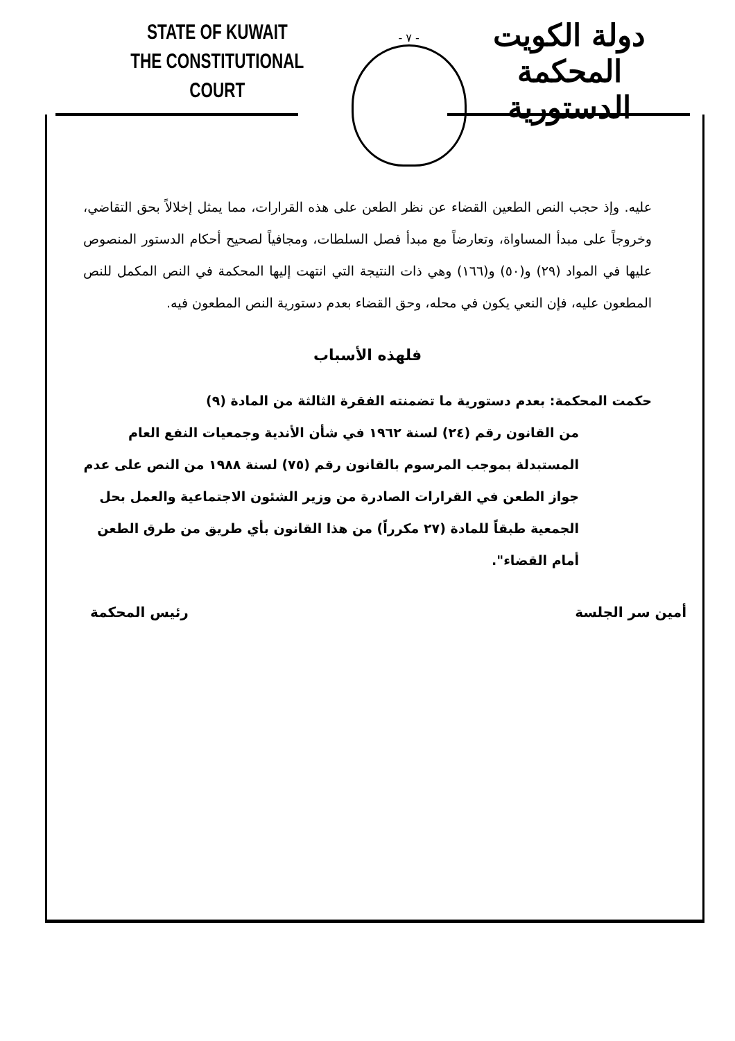STATE OF KUWAIT
THE CONSTITUTIONAL COURT
- ٧ -
دولة الكويت
المحكمة الدستورية
عليه. وإذ حجب النص الطعين القضاء عن نظر الطعن على هذه القرارات، مما يمثل إخلالاً بحق التقاضي، وخروجاً على مبدأ المساواة، وتعارضاً مع مبدأ فصل السلطات، ومجافياً لصحيح أحكام الدستور المنصوص عليها في المواد (٢٩) و(٥٠) و(١٦٦) وهي ذات النتيجة التي انتهت إليها المحكمة في النص المكمل للنص المطعون عليه، فإن النعي يكون في محله، وحق القضاء بعدم دستورية النص المطعون فيه.
فلهذه الأسباب
حكمت المحكمة: بعدم دستورية ما تضمنته الفقرة الثالثة من المادة (٩)
من القانون رقم (٢٤) لسنة ١٩٦٢ في شأن الأندية وجمعيات النفع العام المستبدلة بموجب المرسوم بالقانون رقم (٧٥) لسنة ١٩٨٨ من النص على عدم جواز الطعن في القرارات الصادرة من وزير الشئون الاجتماعية والعمل بحل الجمعية طبقاً للمادة (٢٧ مكرراً) من هذا القانون بأي طريق من طرق الطعن أمام القضاء".
أمين سر الجلسة رئيس المحكمة